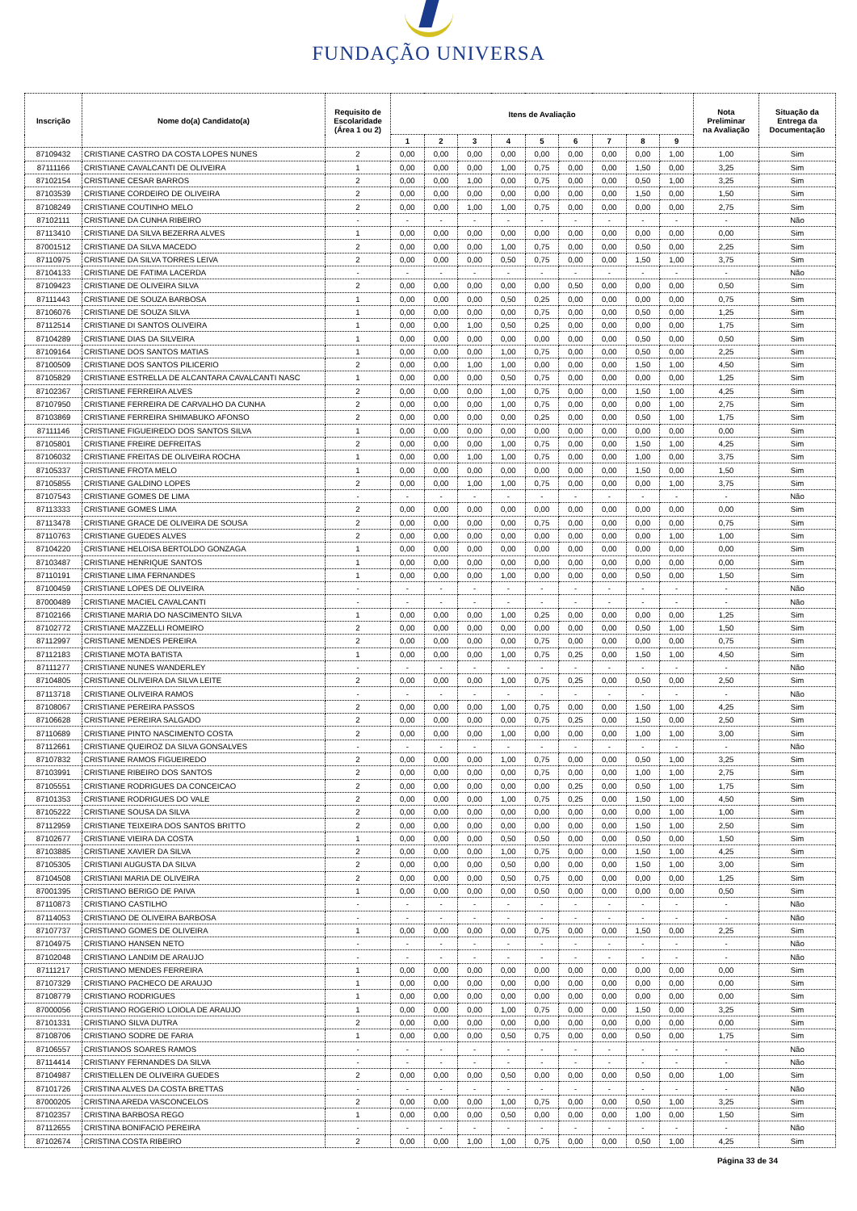FUNDAÇÃO UNIVERSA
| Inscrição | Nome do(a) Candidato(a) | Requisito de Escolaridade (Área 1 ou 2) | Itens de Avaliação | | | | | | | | | Nota Preliminar na Avaliação | Situação da Entrega da Documentação |
| --- | --- | --- | --- | --- | --- | --- | --- | --- | --- | --- | --- | --- | --- |
| | | | 1 | 2 | 3 | 4 | 5 | 6 | 7 | 8 | 9 | | |
| 87109432 | CRISTIANE CASTRO DA COSTA LOPES NUNES | 2 | 0,00 | 0,00 | 0,00 | 0,00 | 0,00 | 0,00 | 0,00 | 0,00 | 1,00 | 1,00 | Sim |
| 87111166 | CRISTIANE CAVALCANTI DE OLIVEIRA | 1 | 0,00 | 0,00 | 0,00 | 1,00 | 0,75 | 0,00 | 0,00 | 1,50 | 0,00 | 3,25 | Sim |
| 87102154 | CRISTIANE CESAR BARROS | 2 | 0,00 | 0,00 | 1,00 | 0,00 | 0,75 | 0,00 | 0,00 | 0,50 | 1,00 | 3,25 | Sim |
| 87103539 | CRISTIANE CORDEIRO DE OLIVEIRA | 2 | 0,00 | 0,00 | 0,00 | 0,00 | 0,00 | 0,00 | 0,00 | 1,50 | 0,00 | 1,50 | Sim |
| 87108249 | CRISTIANE COUTINHO MELO | 2 | 0,00 | 0,00 | 1,00 | 1,00 | 0,75 | 0,00 | 0,00 | 0,00 | 0,00 | 2,75 | Sim |
| 87102111 | CRISTIANE DA CUNHA RIBEIRO | - | - | - | - | - | - | - | - | - | - | - | Não |
| 87113410 | CRISTIANE DA SILVA BEZERRA ALVES | 1 | 0,00 | 0,00 | 0,00 | 0,00 | 0,00 | 0,00 | 0,00 | 0,00 | 0,00 | 0,00 | Sim |
| 87001512 | CRISTIANE DA SILVA MACEDO | 2 | 0,00 | 0,00 | 0,00 | 1,00 | 0,75 | 0,00 | 0,00 | 0,50 | 0,00 | 2,25 | Sim |
| 87110975 | CRISTIANE DA SILVA TORRES LEIVA | 2 | 0,00 | 0,00 | 0,00 | 0,50 | 0,75 | 0,00 | 0,00 | 1,50 | 1,00 | 3,75 | Sim |
| 87104133 | CRISTIANE DE FATIMA LACERDA | - | - | - | - | - | - | - | - | - | - | - | Não |
| 87109423 | CRISTIANE DE OLIVEIRA SILVA | 2 | 0,00 | 0,00 | 0,00 | 0,00 | 0,00 | 0,50 | 0,00 | 0,00 | 0,00 | 0,50 | Sim |
| 87111443 | CRISTIANE DE SOUZA BARBOSA | 1 | 0,00 | 0,00 | 0,00 | 0,50 | 0,25 | 0,00 | 0,00 | 0,00 | 0,00 | 0,75 | Sim |
| 87106076 | CRISTIANE DE SOUZA SILVA | 1 | 0,00 | 0,00 | 0,00 | 0,00 | 0,75 | 0,00 | 0,00 | 0,50 | 0,00 | 1,25 | Sim |
| 87112514 | CRISTIANE DI SANTOS OLIVEIRA | 1 | 0,00 | 0,00 | 1,00 | 0,50 | 0,25 | 0,00 | 0,00 | 0,00 | 0,00 | 1,75 | Sim |
| 87104289 | CRISTIANE DIAS DA SILVEIRA | 1 | 0,00 | 0,00 | 0,00 | 0,00 | 0,00 | 0,00 | 0,00 | 0,50 | 0,00 | 0,50 | Sim |
| 87109164 | CRISTIANE DOS SANTOS MATIAS | 1 | 0,00 | 0,00 | 0,00 | 1,00 | 0,75 | 0,00 | 0,00 | 0,50 | 0,00 | 2,25 | Sim |
| 87100509 | CRISTIANE DOS SANTOS PILICERIO | 2 | 0,00 | 0,00 | 1,00 | 1,00 | 0,00 | 0,00 | 0,00 | 1,50 | 1,00 | 4,50 | Sim |
| 87105829 | CRISTIANE ESTRELLA DE ALCANTARA CAVALCANTI NASC | 1 | 0,00 | 0,00 | 0,00 | 0,50 | 0,75 | 0,00 | 0,00 | 0,00 | 0,00 | 1,25 | Sim |
| 87102367 | CRISTIANE FERREIRA ALVES | 2 | 0,00 | 0,00 | 0,00 | 1,00 | 0,75 | 0,00 | 0,00 | 1,50 | 1,00 | 4,25 | Sim |
| 87107950 | CRISTIANE FERREIRA DE CARVALHO DA CUNHA | 2 | 0,00 | 0,00 | 0,00 | 1,00 | 0,75 | 0,00 | 0,00 | 0,00 | 1,00 | 2,75 | Sim |
| 87103869 | CRISTIANE FERREIRA SHIMABUKO AFONSO | 2 | 0,00 | 0,00 | 0,00 | 0,00 | 0,25 | 0,00 | 0,00 | 0,50 | 1,00 | 1,75 | Sim |
| 87111146 | CRISTIANE FIGUEIREDO DOS SANTOS SILVA | 1 | 0,00 | 0,00 | 0,00 | 0,00 | 0,00 | 0,00 | 0,00 | 0,00 | 0,00 | 0,00 | Sim |
| 87105801 | CRISTIANE FREIRE DEFREITAS | 2 | 0,00 | 0,00 | 0,00 | 1,00 | 0,75 | 0,00 | 0,00 | 1,50 | 1,00 | 4,25 | Sim |
| 87106032 | CRISTIANE FREITAS DE OLIVEIRA ROCHA | 1 | 0,00 | 0,00 | 1,00 | 1,00 | 0,75 | 0,00 | 0,00 | 1,00 | 0,00 | 3,75 | Sim |
| 87105337 | CRISTIANE FROTA MELO | 1 | 0,00 | 0,00 | 0,00 | 0,00 | 0,00 | 0,00 | 0,00 | 1,50 | 0,00 | 1,50 | Sim |
| 87105855 | CRISTIANE GALDINO LOPES | 2 | 0,00 | 0,00 | 1,00 | 1,00 | 0,75 | 0,00 | 0,00 | 0,00 | 1,00 | 3,75 | Sim |
| 87107543 | CRISTIANE GOMES DE LIMA | - | - | - | - | - | - | - | - | - | - | - | Não |
| 87113333 | CRISTIANE GOMES LIMA | 2 | 0,00 | 0,00 | 0,00 | 0,00 | 0,00 | 0,00 | 0,00 | 0,00 | 0,00 | 0,00 | Sim |
| 87113478 | CRISTIANE GRACE DE OLIVEIRA DE SOUSA | 2 | 0,00 | 0,00 | 0,00 | 0,00 | 0,75 | 0,00 | 0,00 | 0,00 | 0,00 | 0,75 | Sim |
| 87110763 | CRISTIANE GUEDES ALVES | 2 | 0,00 | 0,00 | 0,00 | 0,00 | 0,00 | 0,00 | 0,00 | 0,00 | 1,00 | 1,00 | Sim |
| 87104220 | CRISTIANE HELOISA BERTOLDO GONZAGA | 1 | 0,00 | 0,00 | 0,00 | 0,00 | 0,00 | 0,00 | 0,00 | 0,00 | 0,00 | 0,00 | Sim |
| 87103487 | CRISTIANE HENRIQUE SANTOS | 1 | 0,00 | 0,00 | 0,00 | 0,00 | 0,00 | 0,00 | 0,00 | 0,00 | 0,00 | 0,00 | Sim |
| 87110191 | CRISTIANE LIMA FERNANDES | 1 | 0,00 | 0,00 | 0,00 | 1,00 | 0,00 | 0,00 | 0,00 | 0,50 | 0,00 | 1,50 | Sim |
| 87100459 | CRISTIANE LOPES DE OLIVEIRA | - | - | - | - | - | - | - | - | - | - | - | Não |
| 87000489 | CRISTIANE MACIEL CAVALCANTI | - | - | - | - | - | - | - | - | - | - | - | Não |
| 87102166 | CRISTIANE MARIA DO NASCIMENTO SILVA | 1 | 0,00 | 0,00 | 0,00 | 1,00 | 0,25 | 0,00 | 0,00 | 0,00 | 0,00 | 1,25 | Sim |
| 87102772 | CRISTIANE MAZZELLI ROMEIRO | 2 | 0,00 | 0,00 | 0,00 | 0,00 | 0,00 | 0,00 | 0,00 | 0,50 | 1,00 | 1,50 | Sim |
| 87112997 | CRISTIANE MENDES PEREIRA | 2 | 0,00 | 0,00 | 0,00 | 0,00 | 0,75 | 0,00 | 0,00 | 0,00 | 0,00 | 0,75 | Sim |
| 87112183 | CRISTIANE MOTA BATISTA | 1 | 0,00 | 0,00 | 0,00 | 1,00 | 0,75 | 0,25 | 0,00 | 1,50 | 1,00 | 4,50 | Sim |
| 87111277 | CRISTIANE NUNES WANDERLEY | - | - | - | - | - | - | - | - | - | - | - | Não |
| 87104805 | CRISTIANE OLIVEIRA DA SILVA LEITE | 2 | 0,00 | 0,00 | 0,00 | 1,00 | 0,75 | 0,25 | 0,00 | 0,50 | 0,00 | 2,50 | Sim |
| 87113718 | CRISTIANE OLIVEIRA RAMOS | - | - | - | - | - | - | - | - | - | - | - | Não |
| 87108067 | CRISTIANE PEREIRA PASSOS | 2 | 0,00 | 0,00 | 0,00 | 1,00 | 0,75 | 0,00 | 0,00 | 1,50 | 1,00 | 4,25 | Sim |
| 87106628 | CRISTIANE PEREIRA SALGADO | 2 | 0,00 | 0,00 | 0,00 | 0,00 | 0,75 | 0,25 | 0,00 | 1,50 | 0,00 | 2,50 | Sim |
| 87110689 | CRISTIANE PINTO NASCIMENTO COSTA | 2 | 0,00 | 0,00 | 0,00 | 1,00 | 0,00 | 0,00 | 0,00 | 1,00 | 1,00 | 3,00 | Sim |
| 87112661 | CRISTIANE QUEIROZ DA SILVA GONSALVES | - | - | - | - | - | - | - | - | - | - | - | Não |
| 87107832 | CRISTIANE RAMOS FIGUEIREDO | 2 | 0,00 | 0,00 | 0,00 | 1,00 | 0,75 | 0,00 | 0,00 | 0,50 | 1,00 | 3,25 | Sim |
| 87103991 | CRISTIANE RIBEIRO DOS SANTOS | 2 | 0,00 | 0,00 | 0,00 | 0,00 | 0,75 | 0,00 | 0,00 | 1,00 | 1,00 | 2,75 | Sim |
| 87105551 | CRISTIANE RODRIGUES DA CONCEICAO | 2 | 0,00 | 0,00 | 0,00 | 0,00 | 0,00 | 0,25 | 0,00 | 0,50 | 1,00 | 1,75 | Sim |
| 87101353 | CRISTIANE RODRIGUES DO VALE | 2 | 0,00 | 0,00 | 0,00 | 1,00 | 0,75 | 0,25 | 0,00 | 1,50 | 1,00 | 4,50 | Sim |
| 87105222 | CRISTIANE SOUSA DA SILVA | 2 | 0,00 | 0,00 | 0,00 | 0,00 | 0,00 | 0,00 | 0,00 | 0,00 | 1,00 | 1,00 | Sim |
| 87112959 | CRISTIANE TEIXEIRA DOS SANTOS BRITTO | 2 | 0,00 | 0,00 | 0,00 | 0,00 | 0,00 | 0,00 | 0,00 | 1,50 | 1,00 | 2,50 | Sim |
| 87102677 | CRISTIANE VIEIRA DA COSTA | 1 | 0,00 | 0,00 | 0,00 | 0,50 | 0,50 | 0,00 | 0,00 | 0,50 | 0,00 | 1,50 | Sim |
| 87103885 | CRISTIANE XAVIER DA SILVA | 2 | 0,00 | 0,00 | 0,00 | 1,00 | 0,75 | 0,00 | 0,00 | 1,50 | 1,00 | 4,25 | Sim |
| 87105305 | CRISTIANI AUGUSTA DA SILVA | 2 | 0,00 | 0,00 | 0,00 | 0,50 | 0,00 | 0,00 | 0,00 | 1,50 | 1,00 | 3,00 | Sim |
| 87104508 | CRISTIANI MARIA DE OLIVEIRA | 2 | 0,00 | 0,00 | 0,00 | 0,50 | 0,75 | 0,00 | 0,00 | 0,00 | 0,00 | 1,25 | Sim |
| 87001395 | CRISTIANO BERIGO DE PAIVA | 1 | 0,00 | 0,00 | 0,00 | 0,00 | 0,50 | 0,00 | 0,00 | 0,00 | 0,00 | 0,50 | Sim |
| 87110873 | CRISTIANO CASTILHO | - | - | - | - | - | - | - | - | - | - | - | Não |
| 87114053 | CRISTIANO DE OLIVEIRA BARBOSA | - | - | - | - | - | - | - | - | - | - | - | Não |
| 87107737 | CRISTIANO GOMES DE OLIVEIRA | 1 | 0,00 | 0,00 | 0,00 | 0,00 | 0,75 | 0,00 | 0,00 | 1,50 | 0,00 | 2,25 | Sim |
| 87104975 | CRISTIANO HANSEN NETO | - | - | - | - | - | - | - | - | - | - | - | Não |
| 87102048 | CRISTIANO LANDIM DE ARAUJO | - | - | - | - | - | - | - | - | - | - | - | Não |
| 87111217 | CRISTIANO MENDES FERREIRA | 1 | 0,00 | 0,00 | 0,00 | 0,00 | 0,00 | 0,00 | 0,00 | 0,00 | 0,00 | 0,00 | Sim |
| 87107329 | CRISTIANO PACHECO DE ARAUJO | 1 | 0,00 | 0,00 | 0,00 | 0,00 | 0,00 | 0,00 | 0,00 | 0,00 | 0,00 | 0,00 | Sim |
| 87108779 | CRISTIANO RODRIGUES | 1 | 0,00 | 0,00 | 0,00 | 0,00 | 0,00 | 0,00 | 0,00 | 0,00 | 0,00 | 0,00 | Sim |
| 87000056 | CRISTIANO ROGERIO LOIOLA DE ARAUJO | 1 | 0,00 | 0,00 | 0,00 | 1,00 | 0,75 | 0,00 | 0,00 | 1,50 | 0,00 | 3,25 | Sim |
| 87101331 | CRISTIANO SILVA DUTRA | 2 | 0,00 | 0,00 | 0,00 | 0,00 | 0,00 | 0,00 | 0,00 | 0,00 | 0,00 | 0,00 | Sim |
| 87108706 | CRISTIANO SODRE DE FARIA | 1 | 0,00 | 0,00 | 0,00 | 0,50 | 0,75 | 0,00 | 0,00 | 0,50 | 0,00 | 1,75 | Sim |
| 87106557 | CRISTIANOS SOARES RAMOS | - | - | - | - | - | - | - | - | - | - | - | Não |
| 87114414 | CRISTIANY FERNANDES DA SILVA | - | - | - | - | - | - | - | - | - | - | - | Não |
| 87104987 | CRISTIELLEN DE OLIVEIRA GUEDES | 2 | 0,00 | 0,00 | 0,00 | 0,50 | 0,00 | 0,00 | 0,00 | 0,50 | 0,00 | 1,00 | Sim |
| 87101726 | CRISTINA ALVES DA COSTA BRETTAS | - | - | - | - | - | - | - | - | - | - | - | Não |
| 87000205 | CRISTINA AREDA VASCONCELOS | 2 | 0,00 | 0,00 | 0,00 | 1,00 | 0,75 | 0,00 | 0,00 | 0,50 | 1,00 | 3,25 | Sim |
| 87102357 | CRISTINA BARBOSA REGO | 1 | 0,00 | 0,00 | 0,00 | 0,50 | 0,00 | 0,00 | 0,00 | 1,00 | 0,00 | 1,50 | Sim |
| 87112655 | CRISTINA BONIFACIO PEREIRA | - | - | - | - | - | - | - | - | - | - | - | Não |
| 87102674 | CRISTINA COSTA RIBEIRO | 2 | 0,00 | 0,00 | 1,00 | 1,00 | 0,75 | 0,00 | 0,00 | 0,50 | 1,00 | 4,25 | Sim |
Página 33 de 34